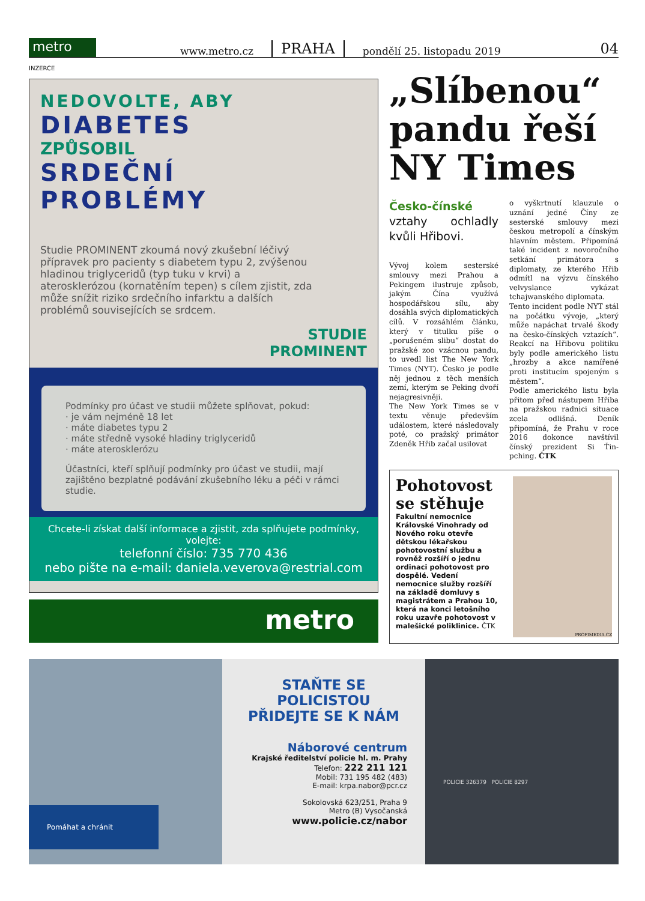metro www.metro.cz PRAHA pondělí 25. listopadu 2019 04
INZERCE
NEDOVOLTE, ABY
DIABETES
ZPŮSOBIL
SRDEČNÍ
PROBLÉMY
Studie PROMINENT zkoumá nový zkušební léčivý přípravek pro pacienty s diabetem typu 2, zvýšenou hladinou triglyceridů (typ tuku v krvi) a aterosklerózou (kornatěním tepen) s cílem zjistit, zda může snížit riziko srdečního infarktu a dalších problémů souvisejících se srdcem.
STUDIE
PROMINENT
Podmínky pro účast ve studii můžete splňovat, pokud:
· je vám nejméně 18 let
· máte diabetes typu 2
· máte středně vysoké hladiny triglyceridů
· máte aterosklerózu
Účastníci, kteří splňují podmínky pro účast ve studii, mají zajištěno bezplatné podávání zkušebního léku a péči v rámci studie.
Chcete-li získat další informace a zjistit, zda splňujete podmínky, volejte:
telefonní číslo: 735 770 436
nebo pište na e-mail: daniela.veverova@restrial.com
metro
„Slíbenou“ pandu řeší NY Times
Česko-čínské vztahy ochladly kvůli Hřibovi.
Vývoj kolem sesterské smlouvy mezi Prahou a Pekingem ilustruje způsob, jakým Čína využívá hospodářskou sílu, aby dosáhla svých diplomatických cílů. V rozsáhlém článku, který v titulku píše o „porušeném slibu“ dostat do pražské zoo vzácnou pandu, to uvedl list The New York Times (NYT). Česko je podle něj jednou z těch menších zemí, kterým se Peking dvoří nejagresivněji.
The New York Times se v textu věnuje především událostem, které následovaly poté, co pražský primátor Zdeněk Hřib začal usilovat
o vyškrtnutí klauzule o uznání jedné Číny ze sesterské smlouvy mezi českou metropolí a čínským hlavním městem. Připomíná také incident z novoročního setkání primátora s diplomaty, ze kterého Hřib odmítl na výzvu čínského velvyslance vykázat tchajwanského diplomata.
Tento incident podle NYT stál na počátku vývoje, „který může napáchat trvalé škody na česko-čínských vztazích“. Reakcí na Hřibovu politiku byly podle amerického listu „hrozby a akce namířené proti institucím spojeným s městem“.
Podle amerického listu byla přitom před nástupem Hřiba na pražskou radnici situace zcela odlišná. Deník připomíná, že Prahu v roce 2016 dokonce navštívil čínský prezident Si Ťin-pching. ČTK
Pohotovost se stěhuje
Fakultní nemocnice Královské Vinohrady od Nového roku otevře dětskou lékařskou pohotovostní službu a rovněž rozšíří o jednu ordinaci pohotovost pro dospělé. Vedení nemocnice služby rozšíří na základě domluvy s magistrátem a Prahou 10, která na konci letošního roku uzavře pohotovost v malešické poliklinice. ČTK
PROFIMEDIA.CZ
Pomáhat a chránit
STAŇTE SE POLICISTOU
PŘIDEJTE SE K NÁM
Náborové centrum
Krajské ředitelství policie hl. m. Prahy
Telefon: 222 211 121
Mobil: 731 195 482 (483)
E-mail: krpa.nabor@pcr.cz
Sokolovská 623/251, Praha 9
Metro (B) Vysočanská
www.policie.cz/nabor
POLICIE 326379 POLICIE 8297